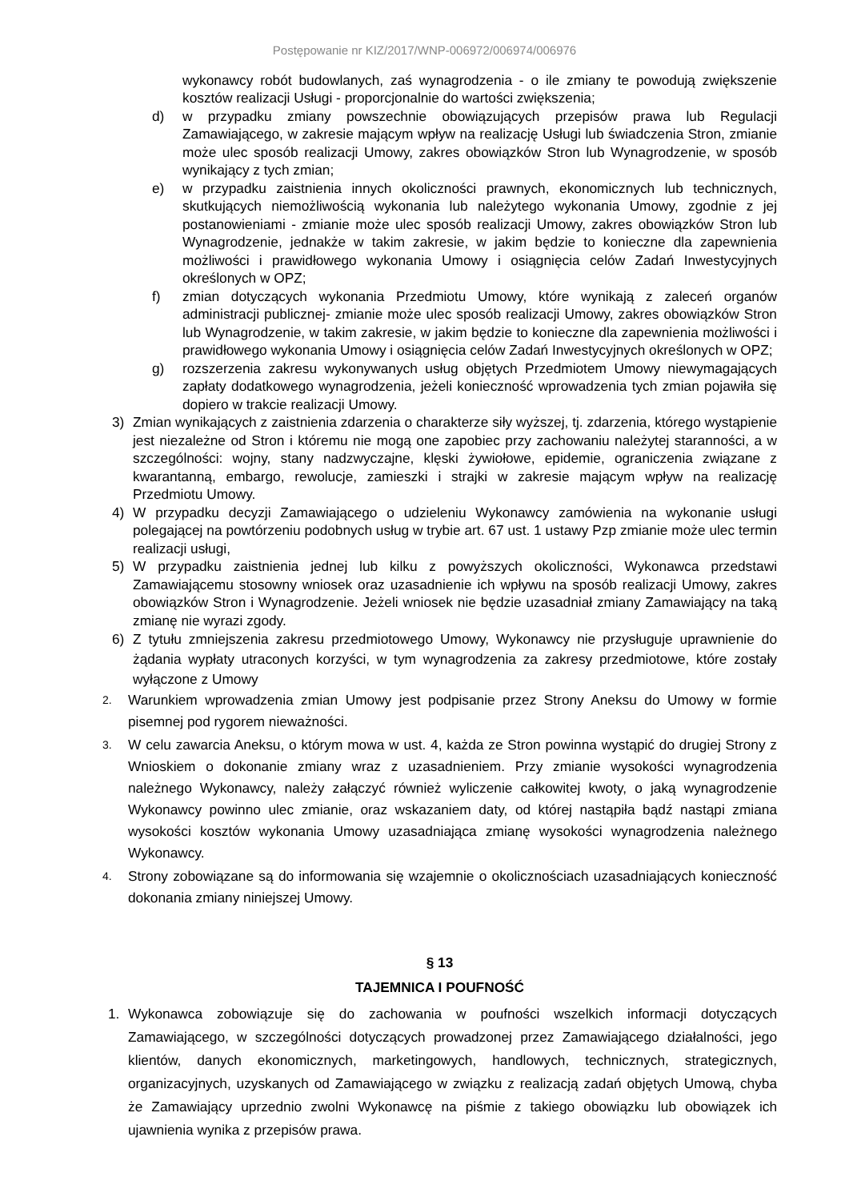Postępowanie nr KIZ/2017/WNP-006972/006974/006976
wykonawcy robót budowlanych, zaś wynagrodzenia - o ile zmiany te powodują zwiększenie kosztów realizacji Usługi - proporcjonalnie do wartości zwiększenia;
d) w przypadku zmiany powszechnie obowiązujących przepisów prawa lub Regulacji Zamawiającego, w zakresie mającym wpływ na realizację Usługi lub świadczenia Stron, zmianie może ulec sposób realizacji Umowy, zakres obowiązków Stron lub Wynagrodzenie, w sposób wynikający z tych zmian;
e) w przypadku zaistnienia innych okoliczności prawnych, ekonomicznych lub technicznych, skutkujących niemożliwością wykonania lub należytego wykonania Umowy, zgodnie z jej postanowieniami - zmianie może ulec sposób realizacji Umowy, zakres obowiązków Stron lub Wynagrodzenie, jednakże w takim zakresie, w jakim będzie to konieczne dla zapewnienia możliwości i prawidłowego wykonania Umowy i osiągnięcia celów Zadań Inwestycyjnych określonych w OPZ;
f) zmian dotyczących wykonania Przedmiotu Umowy, które wynikają z zaleceń organów administracji publicznej- zmianie może ulec sposób realizacji Umowy, zakres obowiązków Stron lub Wynagrodzenie, w takim zakresie, w jakim będzie to konieczne dla zapewnienia możliwości i prawidłowego wykonania Umowy i osiągnięcia celów Zadań Inwestycyjnych określonych w OPZ;
g) rozszerzenia zakresu wykonywanych usług objętych Przedmiotem Umowy niewymagających zapłaty dodatkowego wynagrodzenia, jeżeli konieczność wprowadzenia tych zmian pojawiła się dopiero w trakcie realizacji Umowy.
3) Zmian wynikających z zaistnienia zdarzenia o charakterze siły wyższej, tj. zdarzenia, którego wystąpienie jest niezależne od Stron i któremu nie mogą one zapobiec przy zachowaniu należytej staranności, a w szczególności: wojny, stany nadzwyczajne, klęski żywiołowe, epidemie, ograniczenia związane z kwarantanną, embargo, rewolucje, zamieszki i strajki w zakresie mającym wpływ na realizację Przedmiotu Umowy.
4) W przypadku decyzji Zamawiającego o udzieleniu Wykonawcy zamówienia na wykonanie usługi polegającej na powtórzeniu podobnych usług w trybie art. 67 ust. 1 ustawy Pzp zmianie może ulec termin realizacji usługi,
5) W przypadku zaistnienia jednej lub kilku z powyższych okoliczności, Wykonawca przedstawi Zamawiającemu stosowny wniosek oraz uzasadnienie ich wpływu na sposób realizacji Umowy, zakres obowiązków Stron i Wynagrodzenie. Jeżeli wniosek nie będzie uzasadniał zmiany Zamawiający na taką zmianę nie wyrazi zgody.
6) Z tytułu zmniejszenia zakresu przedmiotowego Umowy, Wykonawcy nie przysługuje uprawnienie do żądania wypłaty utraconych korzyści, w tym wynagrodzenia za zakresy przedmiotowe, które zostały wyłączone z Umowy
2. Warunkiem wprowadzenia zmian Umowy jest podpisanie przez Strony Aneksu do Umowy w formie pisemnej pod rygorem nieważności.
3. W celu zawarcia Aneksu, o którym mowa w ust. 4, każda ze Stron powinna wystąpić do drugiej Strony z Wnioskiem o dokonanie zmiany wraz z uzasadnieniem. Przy zmianie wysokości wynagrodzenia należnego Wykonawcy, należy załączyć również wyliczenie całkowitej kwoty, o jaką wynagrodzenie Wykonawcy powinno ulec zmianie, oraz wskazaniem daty, od której nastąpiła bądź nastąpi zmiana wysokości kosztów wykonania Umowy uzasadniająca zmianę wysokości wynagrodzenia należnego Wykonawcy.
4. Strony zobowiązane są do informowania się wzajemnie o okolicznościach uzasadniających konieczność dokonania zmiany niniejszej Umowy.
§ 13
TAJEMNICA I POUFNOŚĆ
1. Wykonawca zobowiązuje się do zachowania w poufności wszelkich informacji dotyczących Zamawiającego, w szczególności dotyczących prowadzonej przez Zamawiającego działalności, jego klientów, danych ekonomicznych, marketingowych, handlowych, technicznych, strategicznych, organizacyjnych, uzyskanych od Zamawiającego w związku z realizacją zadań objętych Umową, chyba że Zamawiający uprzednio zwolni Wykonawcę na piśmie z takiego obowiązku lub obowiązek ich ujawnienia wynika z przepisów prawa.